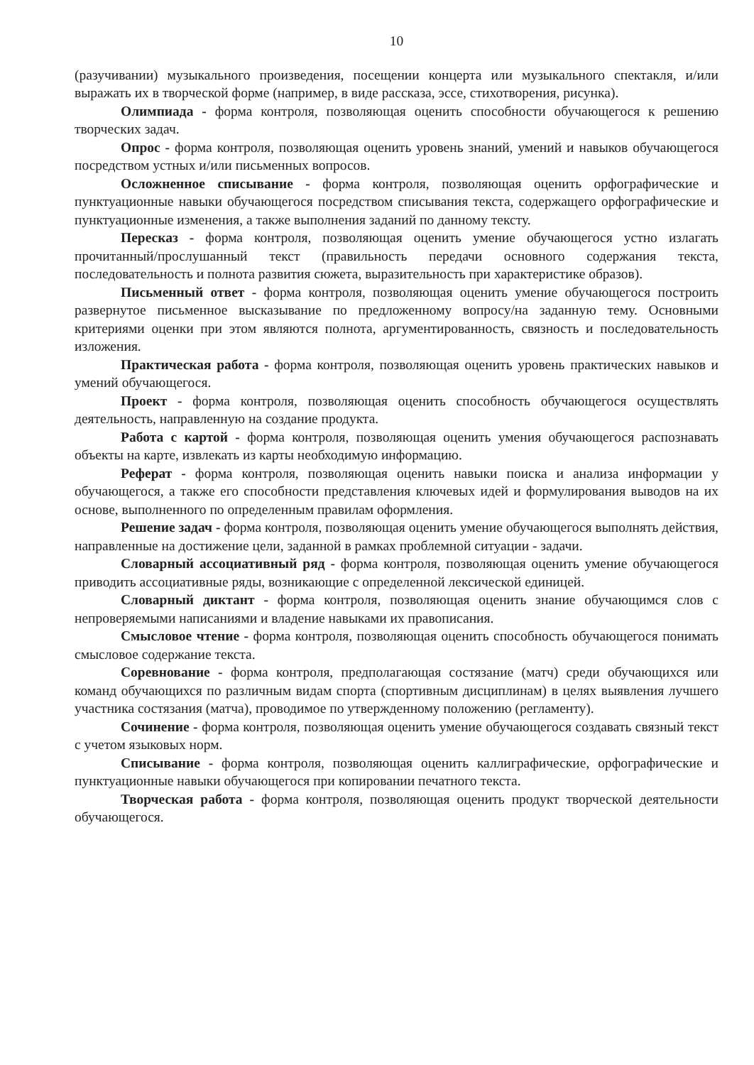10
(разучивании) музыкального произведения, посещении концерта или музыкального спектакля, и/или выражать их в творческой форме (например, в виде рассказа, эссе, стихотворения, рисунка).
Олимпиада - форма контроля, позволяющая оценить способности обучающегося к решению творческих задач.
Опрос - форма контроля, позволяющая оценить уровень знаний, умений и навыков обучающегося посредством устных и/или письменных вопросов.
Осложненное списывание - форма контроля, позволяющая оценить орфографические и пунктуационные навыки обучающегося посредством списывания текста, содержащего орфографические и пунктуационные изменения, а также выполнения заданий по данному тексту.
Пересказ - форма контроля, позволяющая оценить умение обучающегося устно излагать прочитанный/прослушанный текст (правильность передачи основного содержания текста, последовательность и полнота развития сюжета, выразительность при характеристике образов).
Письменный ответ - форма контроля, позволяющая оценить умение обучающегося построить развернутое письменное высказывание по предложенному вопросу/на заданную тему. Основными критериями оценки при этом являются полнота, аргументированность, связность и последовательность изложения.
Практическая работа - форма контроля, позволяющая оценить уровень практических навыков и умений обучающегося.
Проект - форма контроля, позволяющая оценить способность обучающегося осуществлять деятельность, направленную на создание продукта.
Работа с картой - форма контроля, позволяющая оценить умения обучающегося распознавать объекты на карте, извлекать из карты необходимую информацию.
Реферат - форма контроля, позволяющая оценить навыки поиска и анализа информации у обучающегося, а также его способности представления ключевых идей и формулирования выводов на их основе, выполненного по определенным правилам оформления.
Решение задач - форма контроля, позволяющая оценить умение обучающегося выполнять действия, направленные на достижение цели, заданной в рамках проблемной ситуации - задачи.
Словарный ассоциативный ряд - форма контроля, позволяющая оценить умение обучающегося приводить ассоциативные ряды, возникающие с определенной лексической единицей.
Словарный диктант - форма контроля, позволяющая оценить знание обучающимся слов с непроверяемыми написаниями и владение навыками их правописания.
Смысловое чтение - форма контроля, позволяющая оценить способность обучающегося понимать смысловое содержание текста.
Соревнование - форма контроля, предполагающая состязание (матч) среди обучающихся или команд обучающихся по различным видам спорта (спортивным дисциплинам) в целях выявления лучшего участника состязания (матча), проводимое по утвержденному положению (регламенту).
Сочинение - форма контроля, позволяющая оценить умение обучающегося создавать связный текст с учетом языковых норм.
Списывание - форма контроля, позволяющая оценить каллиграфические, орфографические и пунктуационные навыки обучающегося при копировании печатного текста.
Творческая работа - форма контроля, позволяющая оценить продукт творческой деятельности обучающегося.